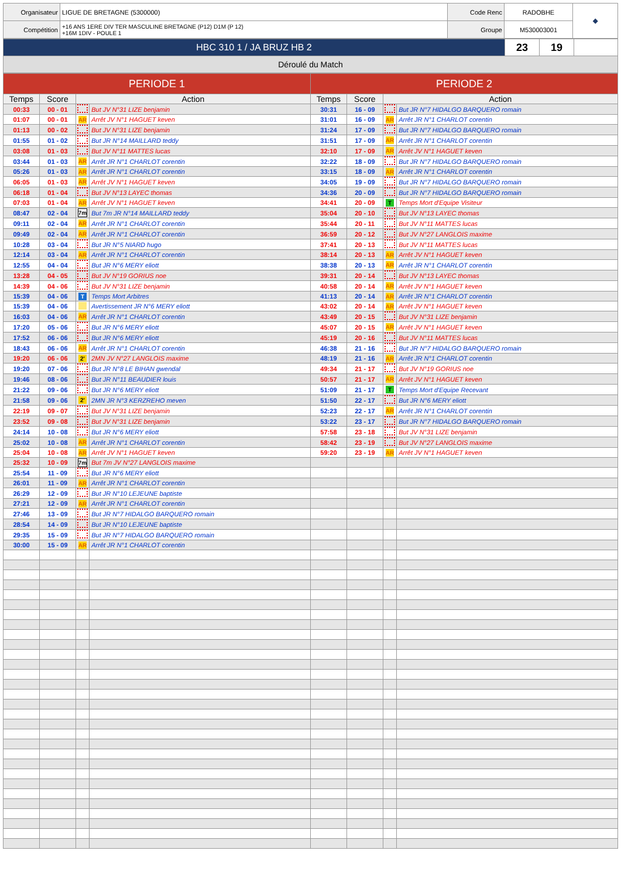| Organisateur | LIGUE DE BRETAGNE (5300000) | Code Renc | RADOBHE | ◆ |
| Compétition | +16 ANS 1ERE DIV TER MASCULINE BRETAGNE (P12) D1M (P 12) +16M 1DIV - POULE 1 | Groupe | M530003001 | |
| HBC 310 1 / JA BRUZ HB 2 | 23 | 19 | |
| Déroulé du Match | | | |
| PERIODE 1 | | | | PERIODE 2 | | | |
| Temps | Score | Action | | Temps | Score | Action | |
| 00:33 | 00 - 01 | | But JV N°31 LIZE benjamin | 30:31 | 16 - 09 | | But JR N°7 HIDALGO BARQUERO romain |
| 01:07 | 00 - 01 | AR | Arrêt JV N°1 HAGUET keven | 31:01 | 16 - 09 | AR | Arrêt JR N°1 CHARLOT corentin |
| 01:13 | 00 - 02 | | But JV N°31 LIZE benjamin | 31:24 | 17 - 09 | | But JR N°7 HIDALGO BARQUERO romain |
| 01:55 | 01 - 02 | | But JR N°14 MAILLARD teddy | 31:51 | 17 - 09 | AR | Arrêt JR N°1 CHARLOT corentin |
| 03:08 | 01 - 03 | | But JV N°11 MATTES lucas | 32:10 | 17 - 09 | AR | Arrêt JV N°1 HAGUET keven |
| 03:44 | 01 - 03 | AR | Arrêt JR N°1 CHARLOT corentin | 32:22 | 18 - 09 | | But JR N°7 HIDALGO BARQUERO romain |
| 05:26 | 01 - 03 | AR | Arrêt JR N°1 CHARLOT corentin | 33:15 | 18 - 09 | AR | Arrêt JR N°1 CHARLOT corentin |
| 06:05 | 01 - 03 | AR | Arrêt JV N°1 HAGUET keven | 34:05 | 19 - 09 | | But JR N°7 HIDALGO BARQUERO romain |
| 06:18 | 01 - 04 | | But JV N°13 LAYEC thomas | 34:36 | 20 - 09 | | But JR N°7 HIDALGO BARQUERO romain |
| 07:03 | 01 - 04 | AR | Arrêt JV N°1 HAGUET keven | 34:41 | 20 - 09 | T | Temps Mort d'Equipe Visiteur |
| 08:47 | 02 - 04 | 7m | But 7m JR N°14 MAILLARD teddy | 35:04 | 20 - 10 | | But JV N°13 LAYEC thomas |
| 09:11 | 02 - 04 | AR | Arrêt JR N°1 CHARLOT corentin | 35:44 | 20 - 11 | | But JV N°11 MATTES lucas |
| 09:49 | 02 - 04 | AR | Arrêt JR N°1 CHARLOT corentin | 36:59 | 20 - 12 | | But JV N°27 LANGLOIS maxime |
| 10:28 | 03 - 04 | | But JR N°5 NIARD hugo | 37:41 | 20 - 13 | | But JV N°11 MATTES lucas |
| 12:14 | 03 - 04 | AR | Arrêt JR N°1 CHARLOT corentin | 38:14 | 20 - 13 | AR | Arrêt JV N°1 HAGUET keven |
| 12:55 | 04 - 04 | | But JR N°6 MERY eliott | 38:38 | 20 - 13 | AR | Arrêt JR N°1 CHARLOT corentin |
| 13:28 | 04 - 05 | | But JV N°19 GORIUS noe | 39:31 | 20 - 14 | | But JV N°13 LAYEC thomas |
| 14:39 | 04 - 06 | | But JV N°31 LIZE benjamin | 40:58 | 20 - 14 | AR | Arrêt JV N°1 HAGUET keven |
| 15:39 | 04 - 06 | T | Temps Mort Arbitres | 41:13 | 20 - 14 | AR | Arrêt JR N°1 CHARLOT corentin |
| 15:39 | 04 - 06 | | Avertissement JR N°6 MERY eliott | 43:02 | 20 - 14 | AR | Arrêt JV N°1 HAGUET keven |
| 16:03 | 04 - 06 | AR | Arrêt JR N°1 CHARLOT corentin | 43:49 | 20 - 15 | | But JV N°31 LIZE benjamin |
| 17:20 | 05 - 06 | | But JR N°6 MERY eliott | 45:07 | 20 - 15 | AR | Arrêt JV N°1 HAGUET keven |
| 17:52 | 06 - 06 | | But JR N°6 MERY eliott | 45:19 | 20 - 16 | | But JV N°11 MATTES lucas |
| 18:43 | 06 - 06 | AR | Arrêt JR N°1 CHARLOT corentin | 46:38 | 21 - 16 | | But JR N°7 HIDALGO BARQUERO romain |
| 19:20 | 06 - 06 | 2' | 2MN JV N°27 LANGLOIS maxime | 48:19 | 21 - 16 | AR | Arrêt JR N°1 CHARLOT corentin |
| 19:20 | 07 - 06 | | But JR N°8 LE BIHAN gwendal | 49:34 | 21 - 17 | | But JV N°19 GORIUS noe |
| 19:46 | 08 - 06 | | But JR N°11 BEAUDIER louis | 50:57 | 21 - 17 | AR | Arrêt JV N°1 HAGUET keven |
| 21:22 | 09 - 06 | | But JR N°6 MERY eliott | 51:09 | 21 - 17 | T | Temps Mort d'Equipe Recevant |
| 21:58 | 09 - 06 | 2' | 2MN JR N°3 KERZREHO meven | 51:50 | 22 - 17 | | But JR N°6 MERY eliott |
| 22:19 | 09 - 07 | | But JV N°31 LIZE benjamin | 52:23 | 22 - 17 | AR | Arrêt JR N°1 CHARLOT corentin |
| 23:52 | 09 - 08 | | But JV N°31 LIZE benjamin | 53:22 | 23 - 17 | | But JR N°7 HIDALGO BARQUERO romain |
| 24:14 | 10 - 08 | | But JR N°6 MERY eliott | 57:58 | 23 - 18 | | But JV N°31 LIZE benjamin |
| 25:02 | 10 - 08 | AR | Arrêt JR N°1 CHARLOT corentin | 58:42 | 23 - 19 | | But JV N°27 LANGLOIS maxime |
| 25:04 | 10 - 08 | AR | Arrêt JV N°1 HAGUET keven | 59:20 | 23 - 19 | AR | Arrêt JV N°1 HAGUET keven |
| 25:32 | 10 - 09 | 7m | But 7m JV N°27 LANGLOIS maxime | | | | |
| 25:54 | 11 - 09 | | But JR N°6 MERY eliott | | | | |
| 26:01 | 11 - 09 | AR | Arrêt JR N°1 CHARLOT corentin | | | | |
| 26:29 | 12 - 09 | | But JR N°10 LEJEUNE baptiste | | | | |
| 27:21 | 12 - 09 | AR | Arrêt JR N°1 CHARLOT corentin | | | | |
| 27:46 | 13 - 09 | | But JR N°7 HIDALGO BARQUERO romain | | | | |
| 28:54 | 14 - 09 | | But JR N°10 LEJEUNE baptiste | | | | |
| 29:35 | 15 - 09 | | But JR N°7 HIDALGO BARQUERO romain | | | | |
| 30:00 | 15 - 09 | AR | Arrêt JR N°1 CHARLOT corentin | | | | |